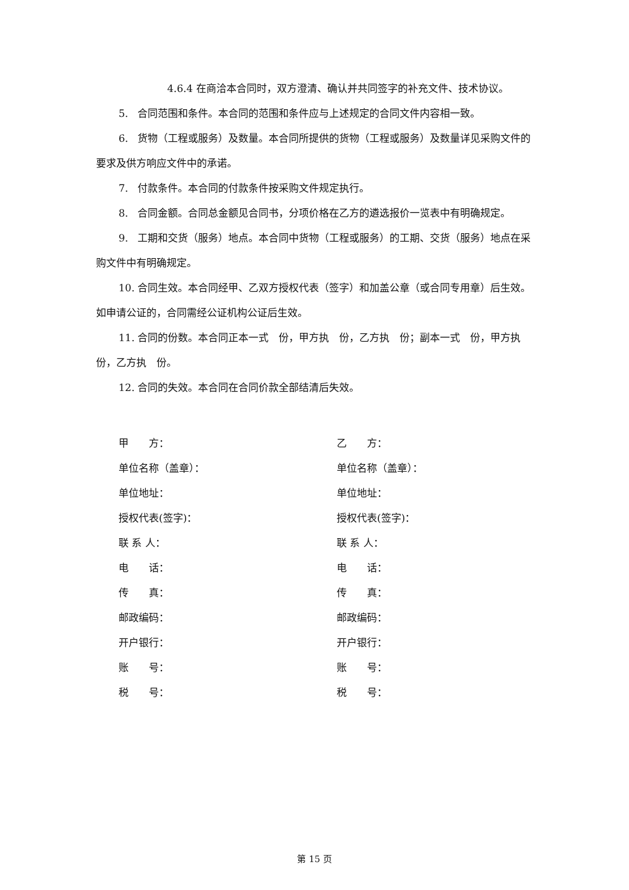4.6.4 在商洽本合同时，双方澄清、确认并共同签字的补充文件、技术协议。
5. 合同范围和条件。本合同的范围和条件应与上述规定的合同文件内容相一致。
6. 货物（工程或服务）及数量。本合同所提供的货物（工程或服务）及数量详见采购文件的要求及供方响应文件中的承诺。
7. 付款条件。本合同的付款条件按采购文件规定执行。
8. 合同金额。合同总金额见合同书，分项价格在乙方的遴选报价一览表中有明确规定。
9. 工期和交货（服务）地点。本合同中货物（工程或服务）的工期、交货（服务）地点在采购文件中有明确规定。
10. 合同生效。本合同经甲、乙双方授权代表（签字）和加盖公章（或合同专用章）后生效。如申请公证的，合同需经公证机构公证后生效。
11. 合同的份数。本合同正本一式　份，甲方执　份，乙方执　份；副本一式　份，甲方执　份，乙方执　份。
12. 合同的失效。本合同在合同价款全部结清后失效。
甲　　方：
单位名称（盖章）：
单位地址：
授权代表(签字)：
联 系 人：
电　　话：
传　　真：
邮政编码：
开户银行：
账　　号：
税　　号：
乙　　方：
单位名称（盖章）：
单位地址：
授权代表(签字)：
联 系 人：
电　　话：
传　　真：
邮政编码：
开户银行：
账　　号：
税　　号：
第 15 页